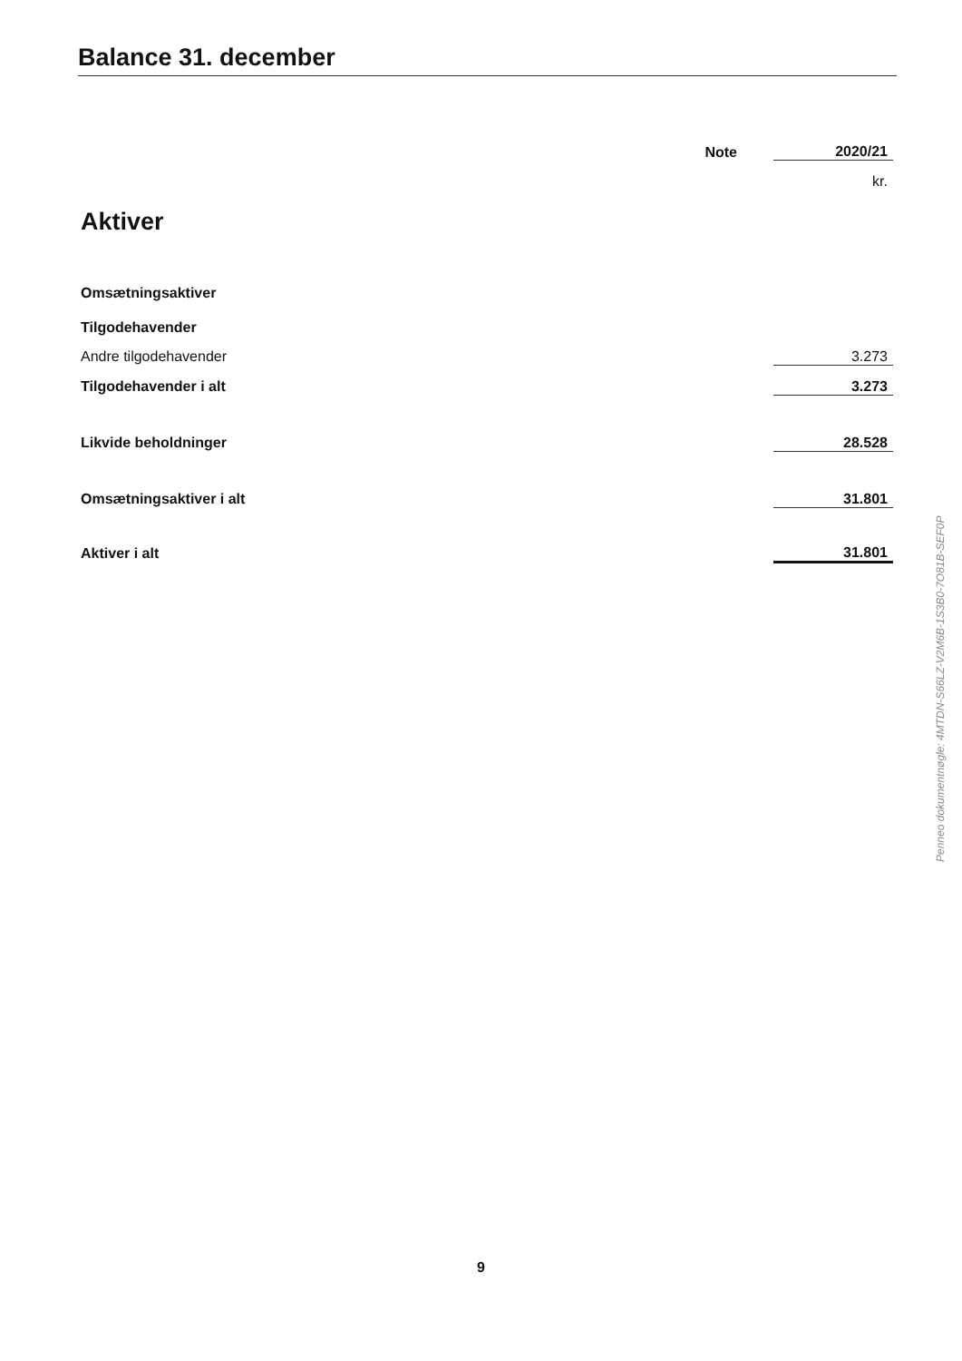Balance 31. december
| | Note | 2020/21 |
| | | kr. |
Aktiver
| Omsætningsaktiver | | |
| Tilgodehavender | | |
| Andre tilgodehavender | | 3.273 |
| Tilgodehavender i alt | | 3.273 |
| Likvide beholdninger | | 28.528 |
| Omsætningsaktiver i alt | | 31.801 |
| Aktiver i alt | | 31.801 |
Penneo dokumentnøgle: 4MTDN-S66LZ-V2M6B-1S3B0-7O81B-SEF0P
9